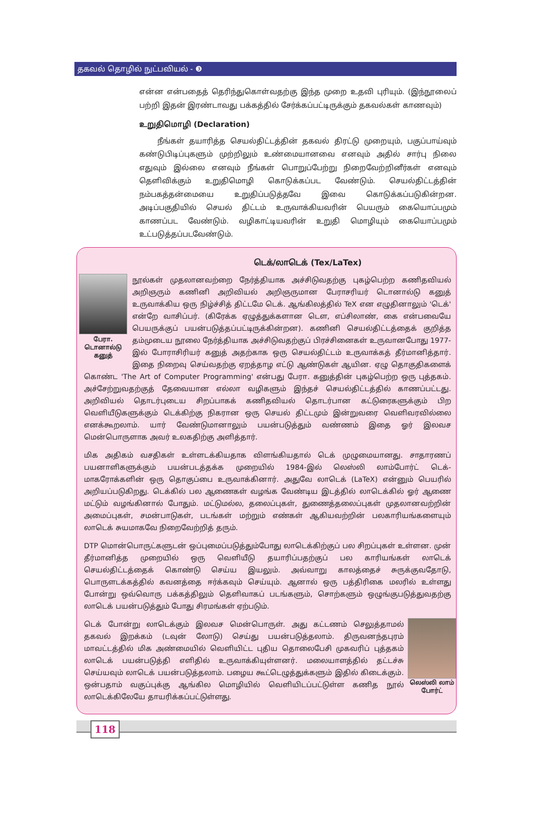தகவல் தொழில் நுட்பவியல் - ❸
என்ன என்பதைத் தெரிந்துகொள்வதற்கு இந்த முறை உதவி புரியும். (இந்நூலைப் பற்றி இதன் இரண்டாவது பக்கத்தில் சேர்க்கப்பட்டிருக்கும் தகவல்கள் காணவும்)
உறுதிமொழி (Declaration)
நீங்கள் தயாரித்த செயல்திட்டத்தின் தகவல் திரட்டு முறையும், பகுப்பாய்வும் கண்டுபிடிப்புகளும் முற்றிலும் உண்மையானவை எனவும் அதில் சார்பு நிலை எதுவும் இல்லை எனவும் நீங்கள் பொறுப்பேற்று நிறைவேற்றினீர்கள் எனவும் தெளிவிக்கும் உறுதிமொழி கொடுக்கப்பட வேண்டும். செயல்திட்டத்தின் நம்பகத்தன்மையை உறுதிப்படுத்தவே இவை கொடுக்கப்படுகின்றன. அடிப்பகுதியில் செயல் திட்டம் உருவாக்கியவரின் பெயரும் கையொப்பமும் காணப்பட வேண்டும். வழிகாட்டியவரின் உறுதி மொழியும் கையொப்பமும் உட்படுத்தப்படவேண்டும்.
டெக்/லாடெக் (Tex/LaTex)
பேரா. டொனால்டு கனுத்
நூல்கள் முதலானவற்றை நேர்த்தியாக அச்சிடுவதற்கு புகழ்பெற்ற கணிதவியல் அறிஞரும் கணினி அறிவியல் அறிஞருமான பேராசரியர் டொனால்டு கனுத் உருவாக்கிய ஒரு நிழ்ச்சித் திட்டமே டெக். ஆங்கிலத்தில் TeX என எழுதினாலும் 'டெக்' என்றே வாசிப்பர். (கிரேக்க ஏழுத்துக்களான டௌ, எப்சிலாண், கை என்பவையே பெயருக்குப் பயன்படுத்தப்பட்டிருக்கின்றன). கணினி செயல்திட்டத்தைக் குறித்த தம்முடைய நூலை நேர்த்தியாக அச்சிடுவதற்குப் பிரச்சினைகள் உருவானபோது 1977-இல் போராசிரியர் கனுத் அதற்காக ஒரு செயல்திட்டம் உருவாக்கத் தீர்மானித்தார். இதை நிறைவு செய்வதற்கு ஏறத்தாழ எட்டு ஆண்டுகள் ஆயின. ஏழு தொகுதிகளைக் கொண்ட 'The Art of Computer Programming' என்பது பேரா. கனுத்தின் புகழ்பெற்ற ஒரு புத்தகம். அச்சேற்றுவதற்குத் தேவையான எல்லா வழிகளும் இந்தச் செயல்திட்டத்தில் காணப்பட்டது. அறிவியல் தொடர்புடைய சிறப்பாகக் கணிதவியல் தொடர்பான கட்டுரைகளுக்கும் பிற வெளியீடுகளுக்கும் டெக்கிற்கு நிகரான ஒரு செயல் திட்டமும் இன்றுவரை வெளிவரவில்லை எனக்கூறலாம். யார் வேண்டுமானாலும் பயன்படுத்தும் வண்ணம் இதை ஓர் இலவச மென்பொருளாக அவர் உலகதிற்கு அளித்தார்.
மிக அதிகம் வசதிகள் உள்ளடக்கியதாக விளங்கியதால் டெக் முழுமையானது. சாதாரணப் பயனாளிகளுக்கும் பயன்படத்தக்க முறையில் 1984-இல் லெஸ்லி லாம்போர்ட் டெக்-மாகரோக்களின் ஒரு தொகுப்பை உருவாக்கினார். அதுவே லாடெக் (LaTeX) என்னும் பெயரில் அறியப்படுகிறது. டெக்கில் பல ஆணைகள் வழங்க வேண்டிய இடத்தில் லாடெக்கில் ஓர் ஆணை மட்டும் வழங்கினால் போதும். மட்டுமல்ல, தலைப்புகள், துணைத்தலைப்புகள் முதலானவற்றின் அமைப்புகள், சமன்பாடுகள், படங்கள் மற்றும் எண்கள் ஆகியவற்றின் பலகாரியங்களையும் லாடெக் சுயமாகவே நிறைவேற்றித் தரும்.
DTP மொன்பொருட்களுடன் ஒப்புமைப்படுத்தும்போது லாடெக்கிற்குப் பல சிறப்புகள் உள்ளன. முன் தீர்மானித்த முறையில் ஒரு வெளியீடு தயாரிப்பதற்குப் பல காரியங்கள் லாடெக் செயல்திட்டத்தைக் கொண்டு செய்ய இயலும். அவ்வாறு காலத்தைச் சுருக்குவதோடு, பொருளடக்கத்தில் கவனத்தை ஈர்க்கவும் செய்யும். ஆனால் ஒரு பத்திரிகை மலரில் உள்ளது போன்று ஒவ்வொரு பக்கத்திலும் தெளிவாகப் படங்களும், சொற்களும் ஒழுங்குபடுத்துவதற்கு லாடெக் பயன்படுத்தும் போது சிரமங்கள் ஏற்படும்.
லெஸ்லி லாம் போர்ட்
டெக் போன்று லாடெக்கும் இலவச மென்பொருள். அது கட்டணம் செலுத்தாமல் தகவல் இறக்கம் (டவுன் லோடு) செய்து பயன்படுத்தலாம். திருவனந்தபுரம் மாவட்டத்தில் மிக அண்மையில் வெளியிட்ட புதிய தொலைபேசி முகவரிப் புத்தகம் லாடெக் பயன்படுத்தி எளிதில் உருவாக்கியுள்ளனர். மலையாளத்தில் தட்டச்சு செய்யவும் லாடெக் பயன்படுத்தலாம். பழைய கூட்டெழுத்துக்களும் இதில் கிடைக்கும். ஒன்பதாம் வகுப்புக்கு ஆங்கில மொழியில் வெளியிடப்பட்டுள்ள கணித நூல் லாடெக்கிலேயே தாயரிக்கப்பட்டுள்ளது.
118